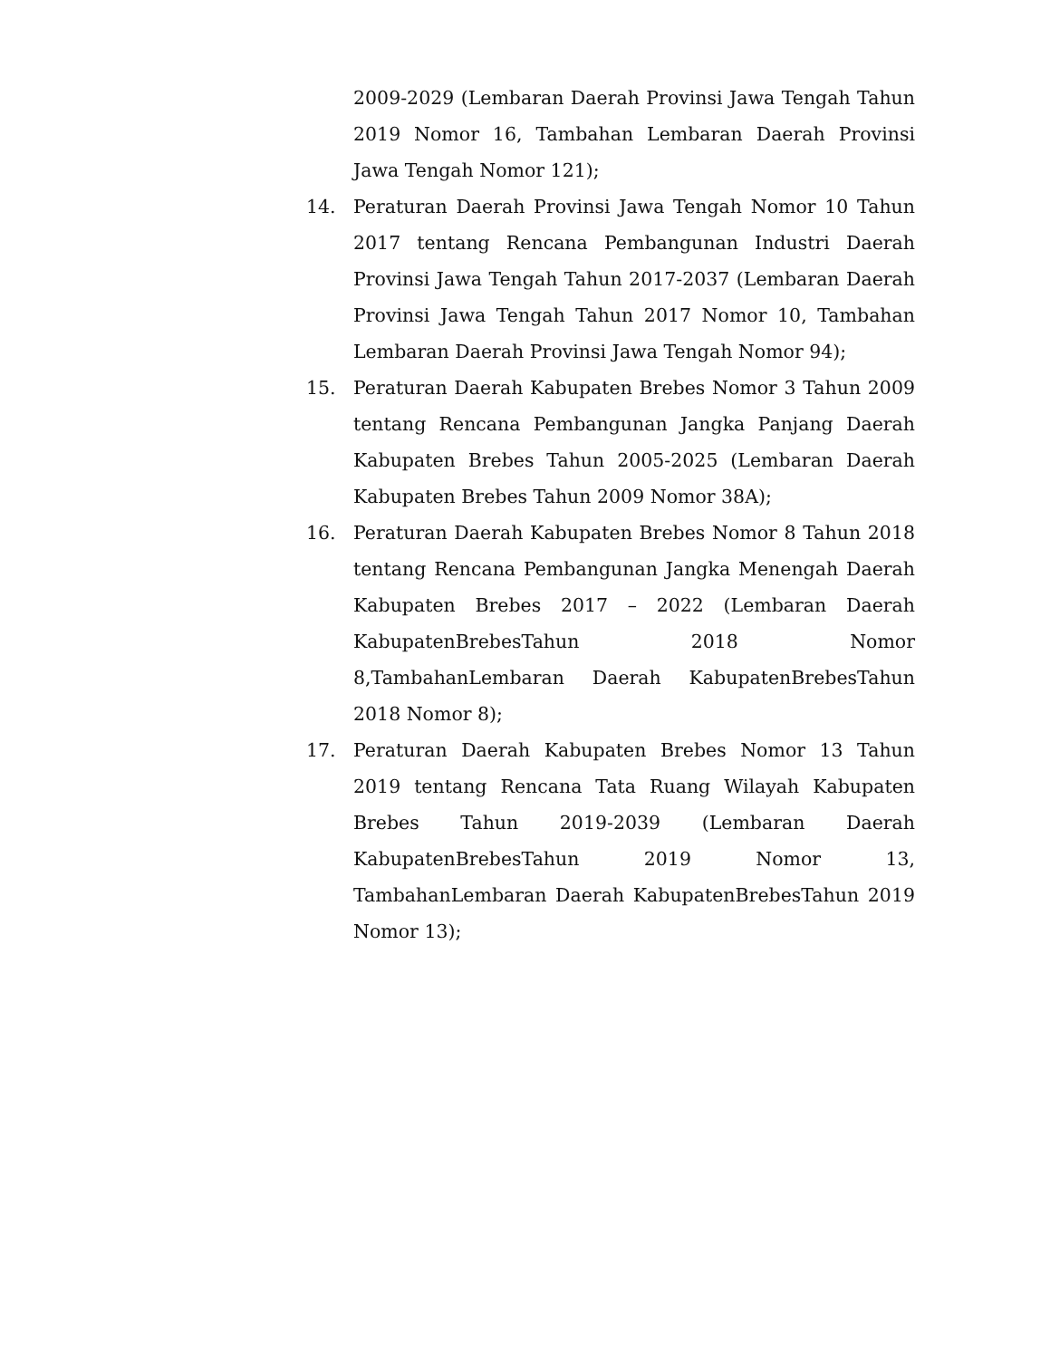2009-2029 (Lembaran Daerah Provinsi Jawa Tengah Tahun 2019 Nomor 16, Tambahan Lembaran Daerah Provinsi Jawa Tengah Nomor 121);
14. Peraturan Daerah Provinsi Jawa Tengah Nomor 10 Tahun 2017 tentang Rencana Pembangunan Industri Daerah Provinsi Jawa Tengah Tahun 2017-2037 (Lembaran Daerah Provinsi Jawa Tengah Tahun 2017 Nomor 10, Tambahan Lembaran Daerah Provinsi Jawa Tengah Nomor 94);
15. Peraturan Daerah Kabupaten Brebes Nomor 3 Tahun 2009 tentang Rencana Pembangunan Jangka Panjang Daerah Kabupaten Brebes Tahun 2005-2025 (Lembaran Daerah Kabupaten Brebes Tahun 2009 Nomor 38A);
16. Peraturan Daerah Kabupaten Brebes Nomor 8 Tahun 2018 tentang Rencana Pembangunan Jangka Menengah Daerah Kabupaten Brebes 2017 – 2022 (Lembaran Daerah KabupatenBrebesTahun 2018 Nomor 8,TambahanLembaran Daerah KabupatenBrebesTahun 2018 Nomor 8);
17. Peraturan Daerah Kabupaten Brebes Nomor 13 Tahun 2019 tentang Rencana Tata Ruang Wilayah Kabupaten Brebes Tahun 2019-2039 (Lembaran Daerah KabupatenBrebesTahun 2019 Nomor 13, TambahanLembaran Daerah KabupatenBrebesTahun 2019 Nomor 13);